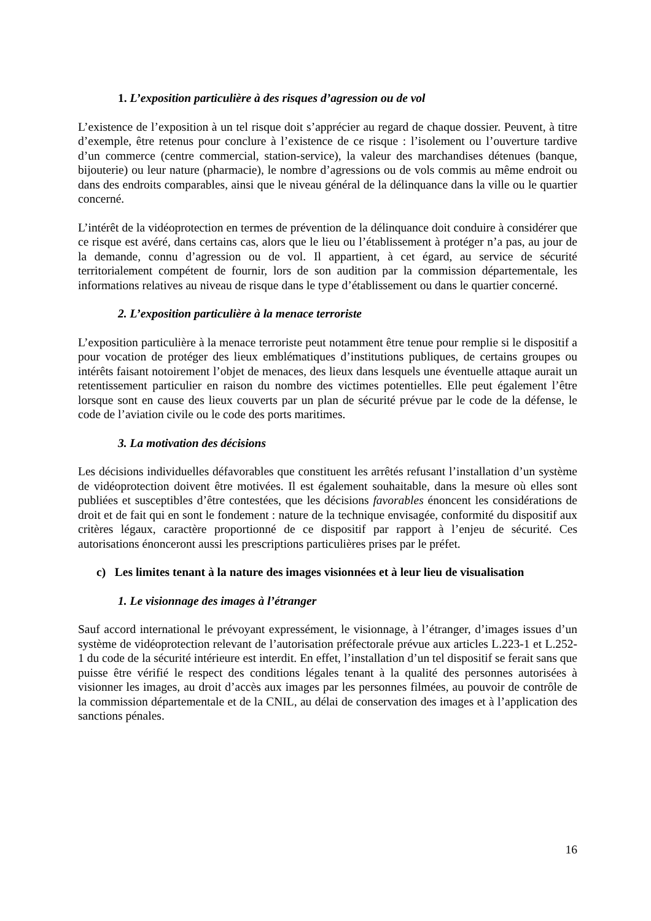1. L’exposition particulière à des risques d’agression ou de vol
L’existence de l’exposition à un tel risque doit s’apprécier au regard de chaque dossier. Peuvent, à titre d’exemple, être retenus pour conclure à l’existence de ce risque : l’isolement ou l’ouverture tardive d’un commerce (centre commercial, station-service), la valeur des marchandises détenues (banque, bijouterie) ou leur nature (pharmacie), le nombre d’agressions ou de vols commis au même endroit ou dans des endroits comparables, ainsi que le niveau général de la délinquance dans la ville ou le quartier concerné.
L’intérêt de la vidéoprotection en termes de prévention de la délinquance doit conduire à considérer que ce risque est avéré, dans certains cas, alors que le lieu ou l’établissement à protéger n’a pas, au jour de la demande, connu d’agression ou de vol. Il appartient, à cet égard, au service de sécurité territorialement compétent de fournir, lors de son audition par la commission départementale, les informations relatives au niveau de risque dans le type d’établissement ou dans le quartier concerné.
2. L’exposition particulière à la menace terroriste
L’exposition particulière à la menace terroriste peut notamment être tenue pour remplie si le dispositif a pour vocation de protéger des lieux emblématiques d’institutions publiques, de certains groupes ou intérêts faisant notoirement l’objet de menaces, des lieux dans lesquels une éventuelle attaque aurait un retentissement particulier en raison du nombre des victimes potentielles. Elle peut également l’être lorsque sont en cause des lieux couverts par un plan de sécurité prévue par le code de la défense, le code de l’aviation civile ou le code des ports maritimes.
3. La motivation des décisions
Les décisions individuelles défavorables que constituent les arrêtés refusant l’installation d’un système de vidéoprotection doivent être motivées. Il est également souhaitable, dans la mesure où elles sont publiées et susceptibles d’être contestées, que les décisions favorables énoncent les considérations de droit et de fait qui en sont le fondement : nature de la technique envisagée, conformité du dispositif aux critères légaux, caractère proportionné de ce dispositif par rapport à l’enjeu de sécurité. Ces autorisations énonceront aussi les prescriptions particulières prises par le préfet.
c) Les limites tenant à la nature des images visionnées et à leur lieu de visualisation
1. Le visionnage des images à l’étranger
Sauf accord international le prévoyant expressément, le visionnage, à l’étranger, d’images issues d’un système de vidéoprotection relevant de l’autorisation préfectorale prévue aux articles L.223-1 et L.252-1 du code de la sécurité intérieure est interdit. En effet, l’installation d’un tel dispositif se ferait sans que puisse être vérifié le respect des conditions légales tenant à la qualité des personnes autorisées à visionner les images, au droit d’accès aux images par les personnes filmées, au pouvoir de contrôle de la commission départementale et de la CNIL, au délai de conservation des images et à l’application des sanctions pénales.
16